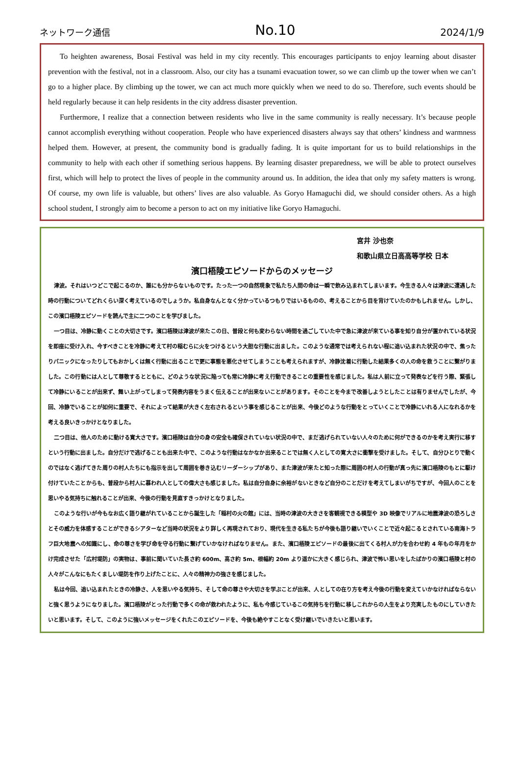ネットワーク通信
No.10
2024/1/9
To heighten awareness, Bosai Festival was held in my city recently. This encourages participants to enjoy learning about disaster prevention with the festival, not in a classroom. Also, our city has a tsunami evacuation tower, so we can climb up the tower when we can’t go to a higher place. By climbing up the tower, we can act much more quickly when we need to do so. Therefore, such events should be held regularly because it can help residents in the city address disaster prevention.
Furthermore, I realize that a connection between residents who live in the same community is really necessary. It’s because people cannot accomplish everything without cooperation. People who have experienced disasters always say that others’ kindness and warmness helped them. However, at present, the community bond is gradually fading. It is quite important for us to build relationships in the community to help with each other if something serious happens. By learning disaster preparedness, we will be able to protect ourselves first, which will help to protect the lives of people in the community around us. In addition, the idea that only my safety matters is wrong. Of course, my own life is valuable, but others’ lives are also valuable. As Goryo Hamaguchi did, we should consider others. As a high school student, I strongly aim to become a person to act on my initiative like Goryo Hamaguchi.
宮井 沙也奈
和歌山県立日高高等学校 日本
濱口梧陵エピソードからのメッセージ
津波。それはいつどこで起こるのか、誰にも分からないものです。たった一つの自然現象で私たち人間の命は一瞬で飲み込まれてしまいます。今生きる人々は津波に遭遇した時の行動についてどれくらい深く考えているのでしょうか。私自身なんとなく分かっているつもりではいるものの、考えることから目を背けていたのかもしれません。しかし、この濱口梧陵エピソードを読んで主に二つのことを学びました。
一つ目は、冷静に動くことの大切さです。濱口梧陵は津波が来たこの日、普段と何も変わらない時間を過ごしていた中で急に津波が来ている事を知り自分が置かれている状況を即座に受け入れ、今すべきことを冷静に考えて村の稲むらに火をつけるという大胆な行動に出ました。このような通常では考えられない程に追い込まれた状況の中で、焦ったりパニックになったりしてもおかしくは無く行動に出ることで更に事態を悪化させてしまうことも考えられますが、冷静沈着に行動した結果多くの人の命を救うことに繋がりました。この行動には人として尊敬するとともに、どのような状況に陥っても常に冷静に考え行動できることの重要性を感じました。私は人前に立って発表などを行う際、緊張して冷静にいることが出来ず、舞い上がってしまって発表内容をうまく伝えることが出来ないことがあります。そのことを今まで改善しようとしたことは有りませんでしたが、今回、冷静でいることが如何に重要で、それによって結果が大きく左右されるという事を感じることが出来、今後どのような行動をとっていくことで冷静にいれる人になれるかを考える良いきっかけとなりました。
二つ目は、他人のために動ける寛大さです。濱口梧陵は自分の身の安全も確保されていない状況の中で、まだ逃げられていない人々のために何ができるのかを考え実行に移すという行動に出ました。自分だけで逃げることも出来た中で、このような行動はなかなか出来ることでは無く人としての寛大さに衝撃を受けました。そして、自分ひとりで動くのではなく逃げてきた周りの村人たちにも指示を出して周囲を巻き込むリーダーシップがあり、また津波が来たと知った際に周囲の村人の行動が真っ先に濱口梧陵のもとに駆け付けていたことからも、普段から村人に慕われ人としての偉大さも感じました。私は自分自身に余裕がないときなど自分のことだけを考えてしまいがちですが、今回人のことを思いやる気持ちに触れることが出来、今後の行動を見直すきっかけとなりました。
このような行いが今もなお広く語り継がれていることから誕生した「稲村の火の館」には、当時の津波の大きさを客観視できる模型や 3D 映像でリアルに地震津波の恐ろしさとその威力を体感することができるシアターなど当時の状況をより詳しく再現されており、現代を生きる私たちが今後も語り継いでいくことで近々起こるとされている南海トラフ巨大地震への知識にし、命の尊さを学び命を守る行動に繋げていかなければなりません。また、濱口梧陵エピソードの最後に出てくる村人が力を合わせ約 4 年もの年月をかけ完成させた「広村堤防」の実物は、事前に聞いていた長さ約 600m、高さ約 5m、根幅約 20m より遥かに大きく感じられ、津波で怖い思いをしたばかりの濱口梧陵と村の人々がこんなにもたくましい堤防を作り上げたことに、人々の精神力の強さを感じました。
私は今回、追い込まれたときの冷静さ、人を思いやる気持ち、そして命の尊さや大切さを学ぶことが出来、人としての在り方を考え今後の行動を変えていかなければならないと強く思うようになりました。濱口梧陵がとった行動で多くの命が救われたように、私も今感じているこの気持ちを行動に移しこれからの人生をより充実したものにしていきたいと思います。そして、このように強いメッセージをくれたこのエピソードを、今後も絶やすことなく受け継いでいきたいと思います。